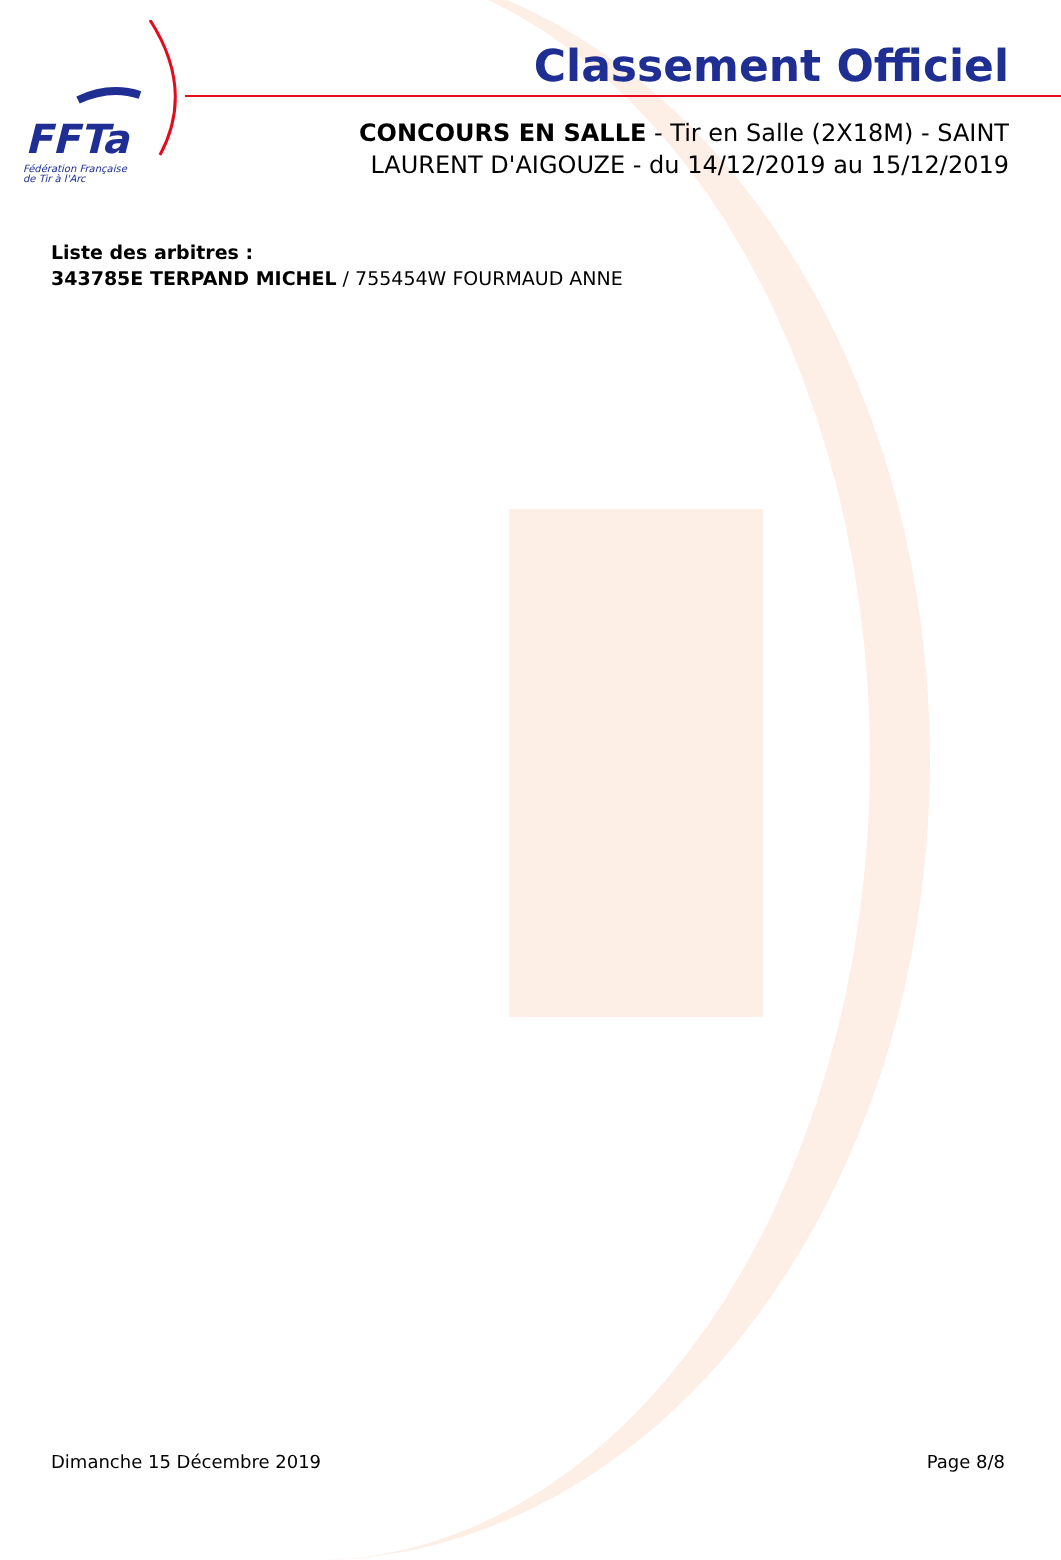FFTa
Fédération Française
de Tir à l'Arc
Classement Officiel
CONCOURS EN SALLE - Tir en Salle (2X18M) - SAINT LAURENT D'AIGOUZE - du 14/12/2019 au 15/12/2019
Liste des arbitres :
343785E TERPAND MICHEL / 755454W FOURMAUD ANNE
Dimanche 15 Décembre 2019 Page 8/8